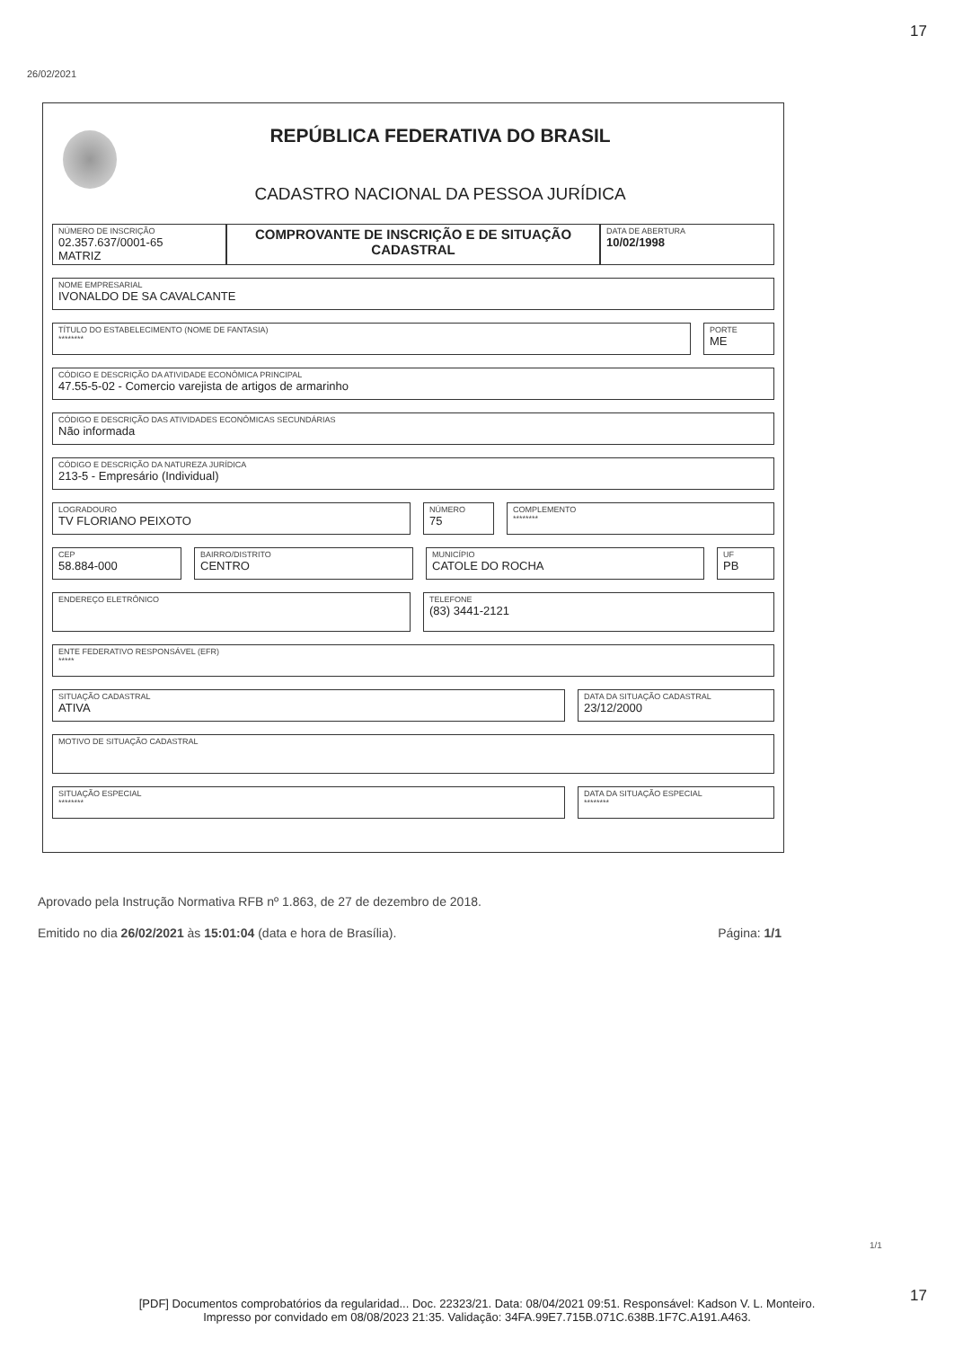17
26/02/2021
REPÚBLICA FEDERATIVA DO BRASIL
CADASTRO NACIONAL DA PESSOA JURÍDICA
NÚMERO DE INSCRIÇÃO
02.357.637/0001-65
MATRIZ
COMPROVANTE DE INSCRIÇÃO E DE SITUAÇÃO CADASTRAL
DATA DE ABERTURA
10/02/1998
NOME EMPRESARIAL
IVONALDO DE SA CAVALCANTE
TÍTULO DO ESTABELECIMENTO (NOME DE FANTASIA)
********
PORTE
ME
CÓDIGO E DESCRIÇÃO DA ATIVIDADE ECONÔMICA PRINCIPAL
47.55-5-02 - Comercio varejista de artigos de armarinho
CÓDIGO E DESCRIÇÃO DAS ATIVIDADES ECONÔMICAS SECUNDÁRIAS
Não informada
CÓDIGO E DESCRIÇÃO DA NATUREZA JURÍDICA
213-5 - Empresário (Individual)
LOGRADOURO
TV FLORIANO PEIXOTO
NÚMERO
75
COMPLEMENTO
********
CEP
58.884-000
BAIRRO/DISTRITO
CENTRO
MUNICÍPIO
CATOLE DO ROCHA
UF
PB
ENDEREÇO ELETRÔNICO TELEFONE
(83) 3441-2121
ENTE FEDERATIVO RESPONSÁVEL (EFR)
*****
SITUAÇÃO CADASTRAL
ATIVA
DATA DA SITUAÇÃO CADASTRAL
23/12/2000
MOTIVO DE SITUAÇÃO CADASTRAL
SITUAÇÃO ESPECIAL
********
DATA DA SITUAÇÃO ESPECIAL
********
Aprovado pela Instrução Normativa RFB nº 1.863, de 27 de dezembro de 2018.
Emitido no dia 26/02/2021 às 15:01:04 (data e hora de Brasília). Página: 1/1
1/1
17
[PDF] Documentos comprobatórios da regularidad... Doc. 22323/21. Data: 08/04/2021 09:51. Responsável: Kadson V. L. Monteiro.
Impresso por convidado em 08/08/2023 21:35. Validação: 34FA.99E7.715B.071C.638B.1F7C.A191.A463.